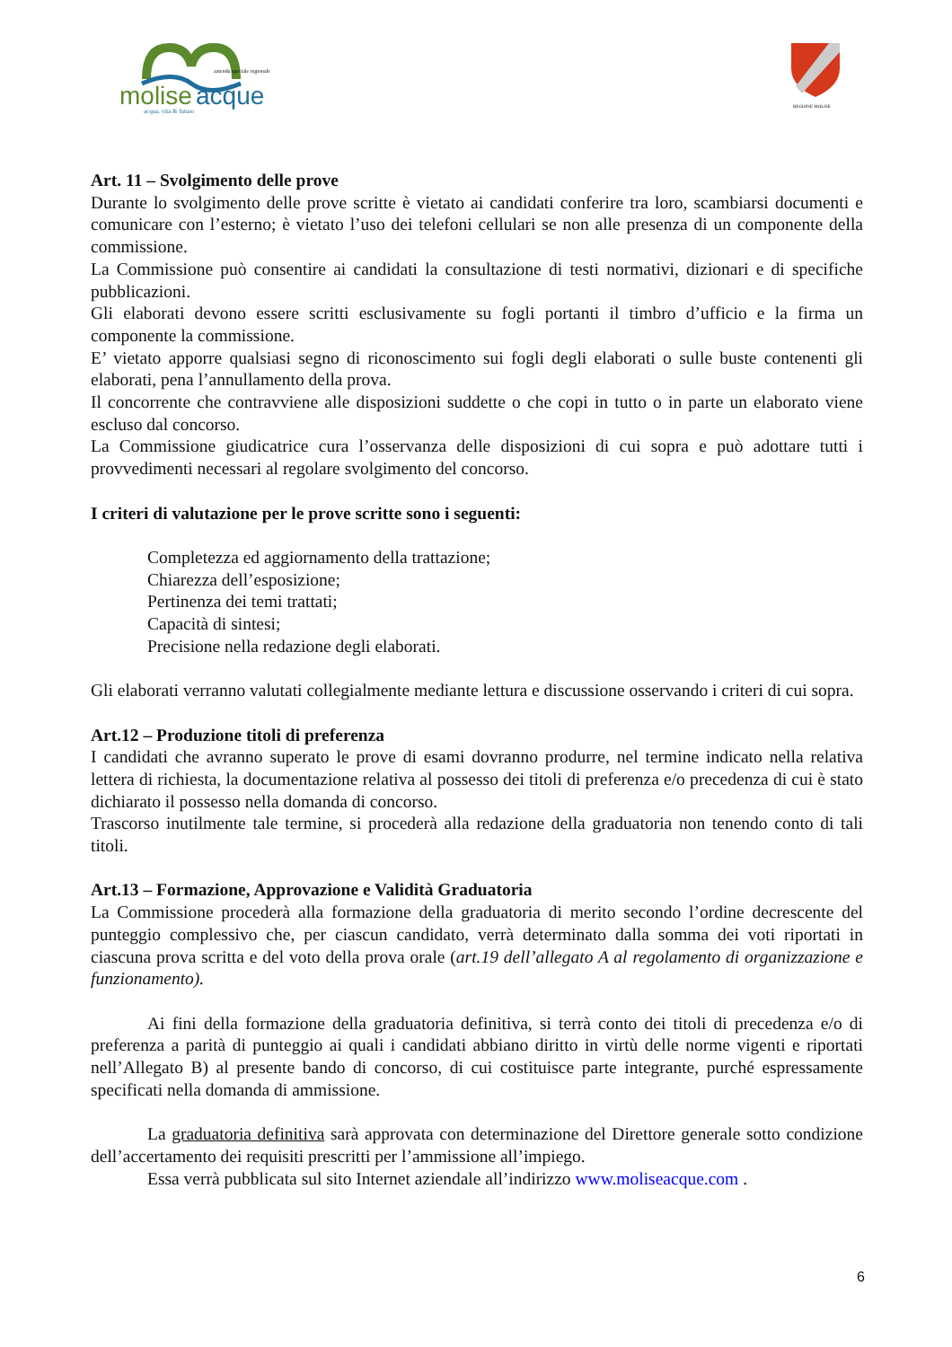molise
acque
acqua, vita & futuro
azienda speciale regionale
REGIONE MOLISE
Art. 11 – Svolgimento delle prove
Durante lo svolgimento delle prove scritte è vietato ai candidati conferire tra loro, scambiarsi documenti e comunicare con l’esterno; è vietato l’uso dei telefoni cellulari se non alle presenza di un componente della commissione.
La Commissione può consentire ai candidati la consultazione di testi normativi, dizionari e di specifiche pubblicazioni.
Gli elaborati devono essere scritti esclusivamente su fogli portanti il timbro d’ufficio e la firma un componente la commissione.
E’ vietato apporre qualsiasi segno di riconoscimento sui fogli degli elaborati o sulle buste contenenti gli elaborati, pena l’annullamento della prova.
Il concorrente che contravviene alle disposizioni suddette o che copi in tutto o in parte un elaborato viene escluso dal concorso.
La Commissione giudicatrice cura l’osservanza delle disposizioni di cui sopra e può adottare tutti i provvedimenti necessari al regolare svolgimento del concorso.
I criteri di valutazione per le prove scritte sono i seguenti:
Completezza ed aggiornamento della trattazione;
Chiarezza dell’esposizione;
Pertinenza dei temi trattati;
Capacità di sintesi;
Precisione nella redazione degli elaborati.
Gli elaborati verranno valutati collegialmente mediante lettura e discussione osservando i criteri di cui sopra.
Art.12 – Produzione titoli di preferenza
I candidati che avranno superato le prove di esami dovranno produrre, nel termine indicato nella relativa lettera di richiesta, la documentazione relativa al possesso dei titoli di preferenza e/o precedenza di cui è stato dichiarato il possesso nella domanda di concorso.
Trascorso inutilmente tale termine, si procederà alla redazione della graduatoria non tenendo conto di tali titoli.
Art.13 – Formazione, Approvazione e Validità Graduatoria
La Commissione procederà alla formazione della graduatoria di merito secondo l’ordine decrescente del punteggio complessivo che, per ciascun candidato, verrà determinato dalla somma dei voti riportati in ciascuna prova scritta e del voto della prova orale (art.19 dell’allegato A al regolamento di organizzazione e funzionamento).
Ai fini della formazione della graduatoria definitiva, si terrà conto dei titoli di precedenza e/o di preferenza a parità di punteggio ai quali i candidati abbiano diritto in virtù delle norme vigenti e riportati nell’Allegato B) al presente bando di concorso, di cui costituisce parte integrante, purché espressamente specificati nella domanda di ammissione.
La graduatoria definitiva sarà approvata con determinazione del Direttore generale sotto condizione dell’accertamento dei requisiti prescritti per l’ammissione all’impiego.
Essa verrà pubblicata sul sito Internet aziendale all’indirizzo www.moliseacque.com .
6